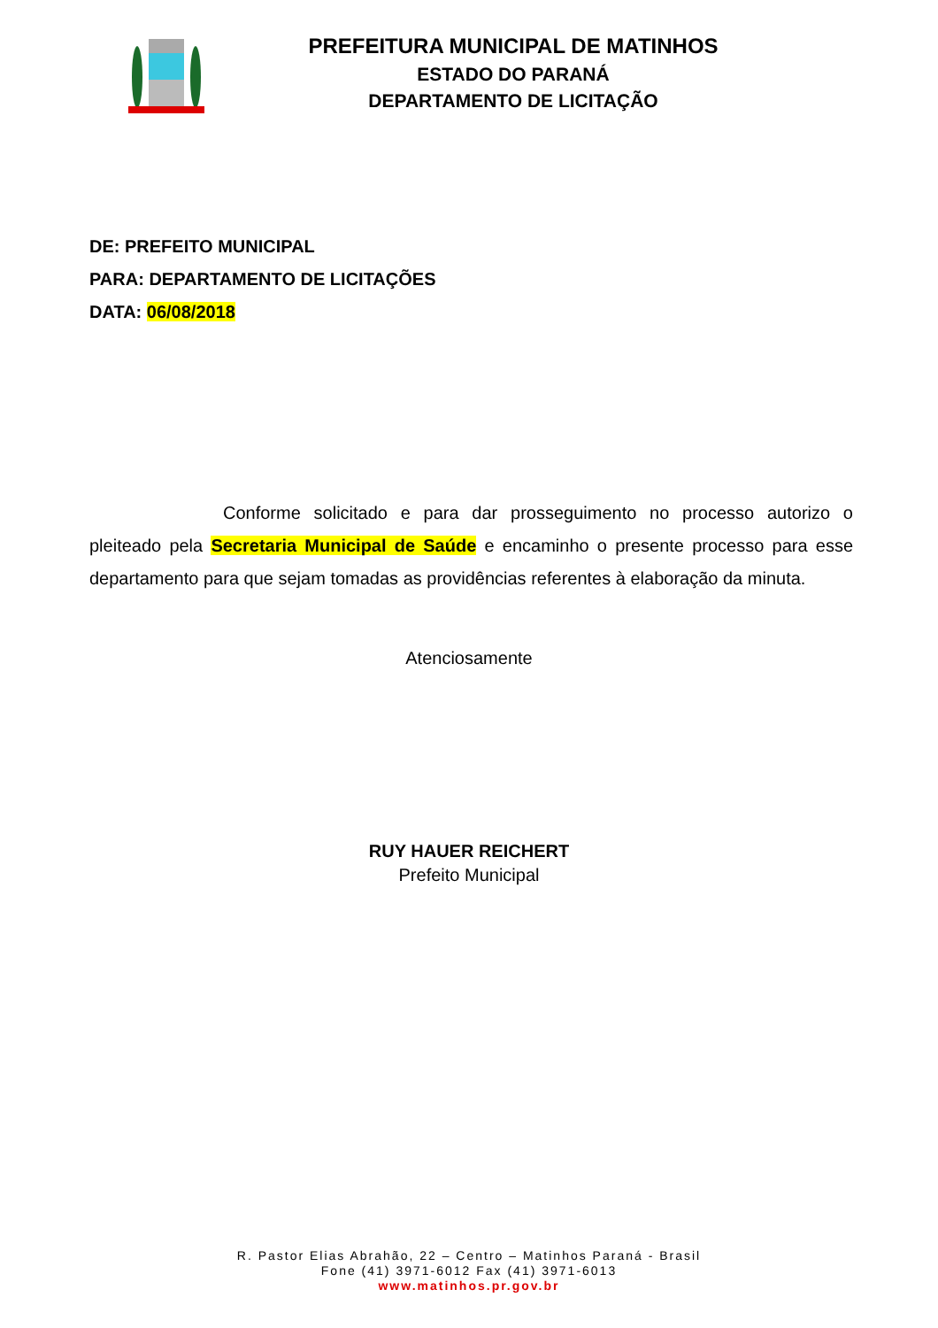PREFEITURA MUNICIPAL DE MATINHOS
ESTADO DO PARANÁ
DEPARTAMENTO DE LICITAÇÃO
DE: PREFEITO MUNICIPAL
PARA: DEPARTAMENTO DE LICITAÇÕES
DATA: 06/08/2018
Conforme solicitado e para dar prosseguimento no processo autorizo o pleiteado pela Secretaria Municipal de Saúde e encaminho o presente processo para esse departamento para que sejam tomadas as providências referentes à elaboração da minuta.
Atenciosamente
RUY HAUER REICHERT
Prefeito Municipal
R. Pastor Elias Abrahão, 22 – Centro – Matinhos Paraná - Brasil
Fone (41) 3971-6012 Fax (41) 3971-6013
www.matinhos.pr.gov.br